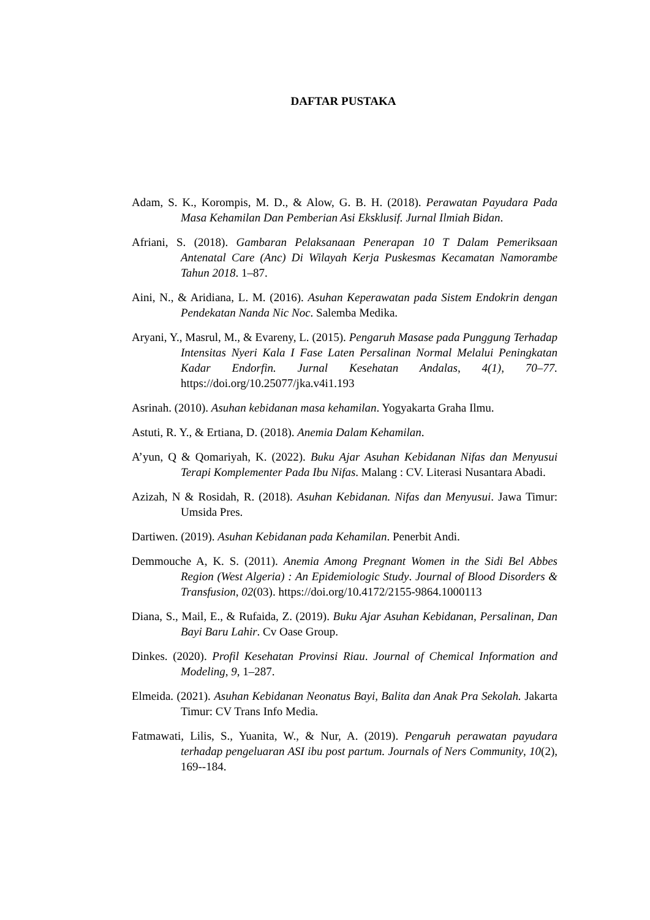DAFTAR PUSTAKA
Adam, S. K., Korompis, M. D., & Alow, G. B. H. (2018). Perawatan Payudara Pada Masa Kehamilan Dan Pemberian Asi Eksklusif. Jurnal Ilmiah Bidan.
Afriani, S. (2018). Gambaran Pelaksanaan Penerapan 10 T Dalam Pemeriksaan Antenatal Care (Anc) Di Wilayah Kerja Puskesmas Kecamatan Namorambe Tahun 2018. 1–87.
Aini, N., & Aridiana, L. M. (2016). Asuhan Keperawatan pada Sistem Endokrin dengan Pendekatan Nanda Nic Noc. Salemba Medika.
Aryani, Y., Masrul, M., & Evareny, L. (2015). Pengaruh Masase pada Punggung Terhadap Intensitas Nyeri Kala I Fase Laten Persalinan Normal Melalui Peningkatan Kadar Endorfin. Jurnal Kesehatan Andalas, 4(1), 70–77. https://doi.org/10.25077/jka.v4i1.193
Asrinah. (2010). Asuhan kebidanan masa kehamilan. Yogyakarta Graha Ilmu.
Astuti, R. Y., & Ertiana, D. (2018). Anemia Dalam Kehamilan.
A’yun, Q & Qomariyah, K. (2022). Buku Ajar Asuhan Kebidanan Nifas dan Menyusui Terapi Komplementer Pada Ibu Nifas. Malang : CV. Literasi Nusantara Abadi.
Azizah, N & Rosidah, R. (2018). Asuhan Kebidanan. Nifas dan Menyusui. Jawa Timur: Umsida Pres.
Dartiwen. (2019). Asuhan Kebidanan pada Kehamilan. Penerbit Andi.
Demmouche A, K. S. (2011). Anemia Among Pregnant Women in the Sidi Bel Abbes Region (West Algeria) : An Epidemiologic Study. Journal of Blood Disorders & Transfusion, 02(03). https://doi.org/10.4172/2155-9864.1000113
Diana, S., Mail, E., & Rufaida, Z. (2019). Buku Ajar Asuhan Kebidanan, Persalinan, Dan Bayi Baru Lahir. Cv Oase Group.
Dinkes. (2020). Profil Kesehatan Provinsi Riau. Journal of Chemical Information and Modeling, 9, 1–287.
Elmeida. (2021). Asuhan Kebidanan Neonatus Bayi, Balita dan Anak Pra Sekolah. Jakarta Timur: CV Trans Info Media.
Fatmawati, Lilis, S., Yuanita, W., & Nur, A. (2019). Pengaruh perawatan payudara terhadap pengeluaran ASI ibu post partum. Journals of Ners Community, 10(2), 169--184.